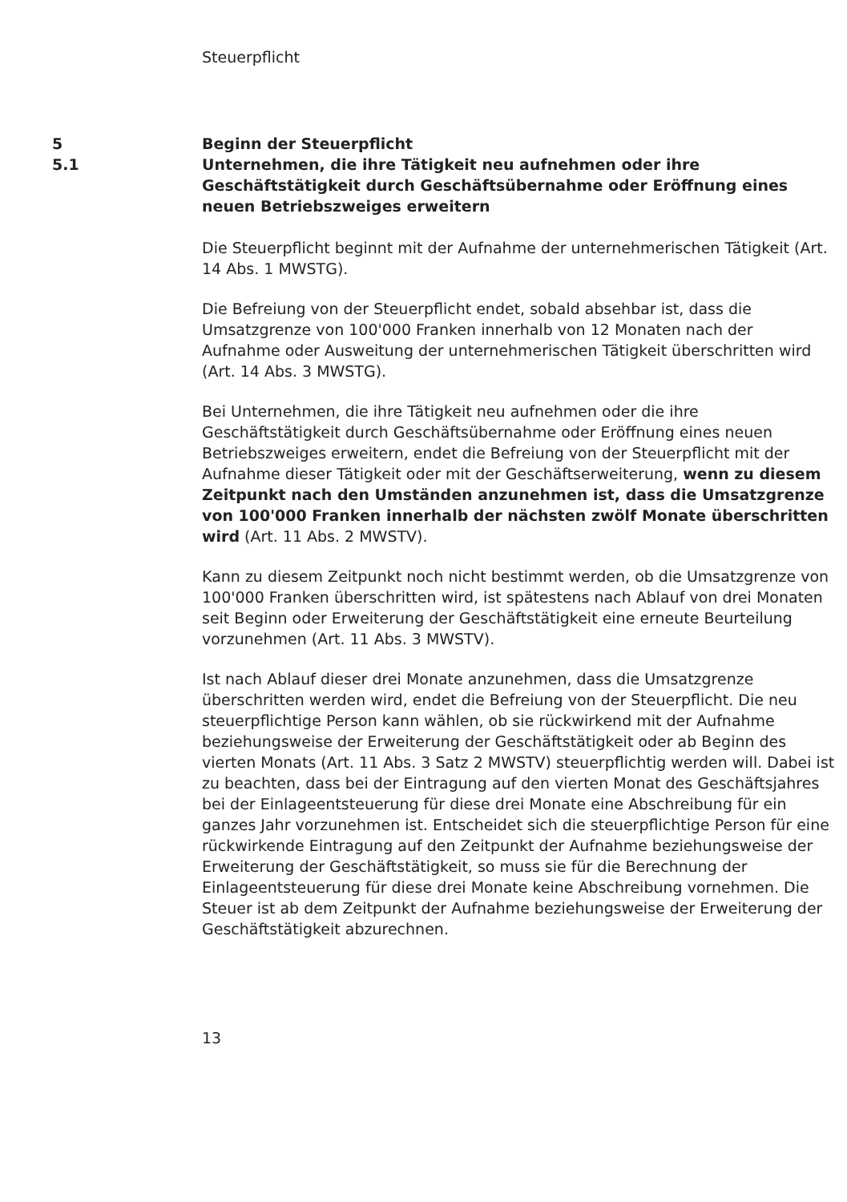Steuerpflicht
5 Beginn der Steuerpflicht
5.1 Unternehmen, die ihre Tätigkeit neu aufnehmen oder ihre Geschäftstätigkeit durch Geschäftsübernahme oder Eröffnung eines neuen Betriebszweiges erweitern
Die Steuerpflicht beginnt mit der Aufnahme der unternehmerischen Tätigkeit (Art. 14 Abs. 1 MWSTG).
Die Befreiung von der Steuerpflicht endet, sobald absehbar ist, dass die Umsatzgrenze von 100'000 Franken innerhalb von 12 Monaten nach der Aufnahme oder Ausweitung der unternehmerischen Tätigkeit überschritten wird (Art. 14 Abs. 3 MWSTG).
Bei Unternehmen, die ihre Tätigkeit neu aufnehmen oder die ihre Geschäftstätigkeit durch Geschäftsübernahme oder Eröffnung eines neuen Betriebszweiges erweitern, endet die Befreiung von der Steuerpflicht mit der Aufnahme dieser Tätigkeit oder mit der Geschäftserweiterung, wenn zu diesem Zeitpunkt nach den Umständen anzunehmen ist, dass die Umsatzgrenze von 100'000 Franken innerhalb der nächsten zwölf Monate überschritten wird (Art. 11 Abs. 2 MWSTV).
Kann zu diesem Zeitpunkt noch nicht bestimmt werden, ob die Umsatzgrenze von 100'000 Franken überschritten wird, ist spätestens nach Ablauf von drei Monaten seit Beginn oder Erweiterung der Geschäftstätigkeit eine erneute Beurteilung vorzunehmen (Art. 11 Abs. 3 MWSTV).
Ist nach Ablauf dieser drei Monate anzunehmen, dass die Umsatzgrenze überschritten werden wird, endet die Befreiung von der Steuerpflicht. Die neu steuerpflichtige Person kann wählen, ob sie rückwirkend mit der Aufnahme beziehungsweise der Erweiterung der Geschäftstätigkeit oder ab Beginn des vierten Monats (Art. 11 Abs. 3 Satz 2 MWSTV) steuerpflichtig werden will. Dabei ist zu beachten, dass bei der Eintragung auf den vierten Monat des Geschäftsjahres bei der Einlageentsteuerung für diese drei Monate eine Abschreibung für ein ganzes Jahr vorzunehmen ist. Entscheidet sich die steuerpflichtige Person für eine rückwirkende Eintragung auf den Zeitpunkt der Aufnahme beziehungsweise der Erweiterung der Geschäftstätigkeit, so muss sie für die Berechnung der Einlageentsteuerung für diese drei Monate keine Abschreibung vornehmen. Die Steuer ist ab dem Zeitpunkt der Aufnahme beziehungsweise der Erweiterung der Geschäftstätigkeit abzurechnen.
13